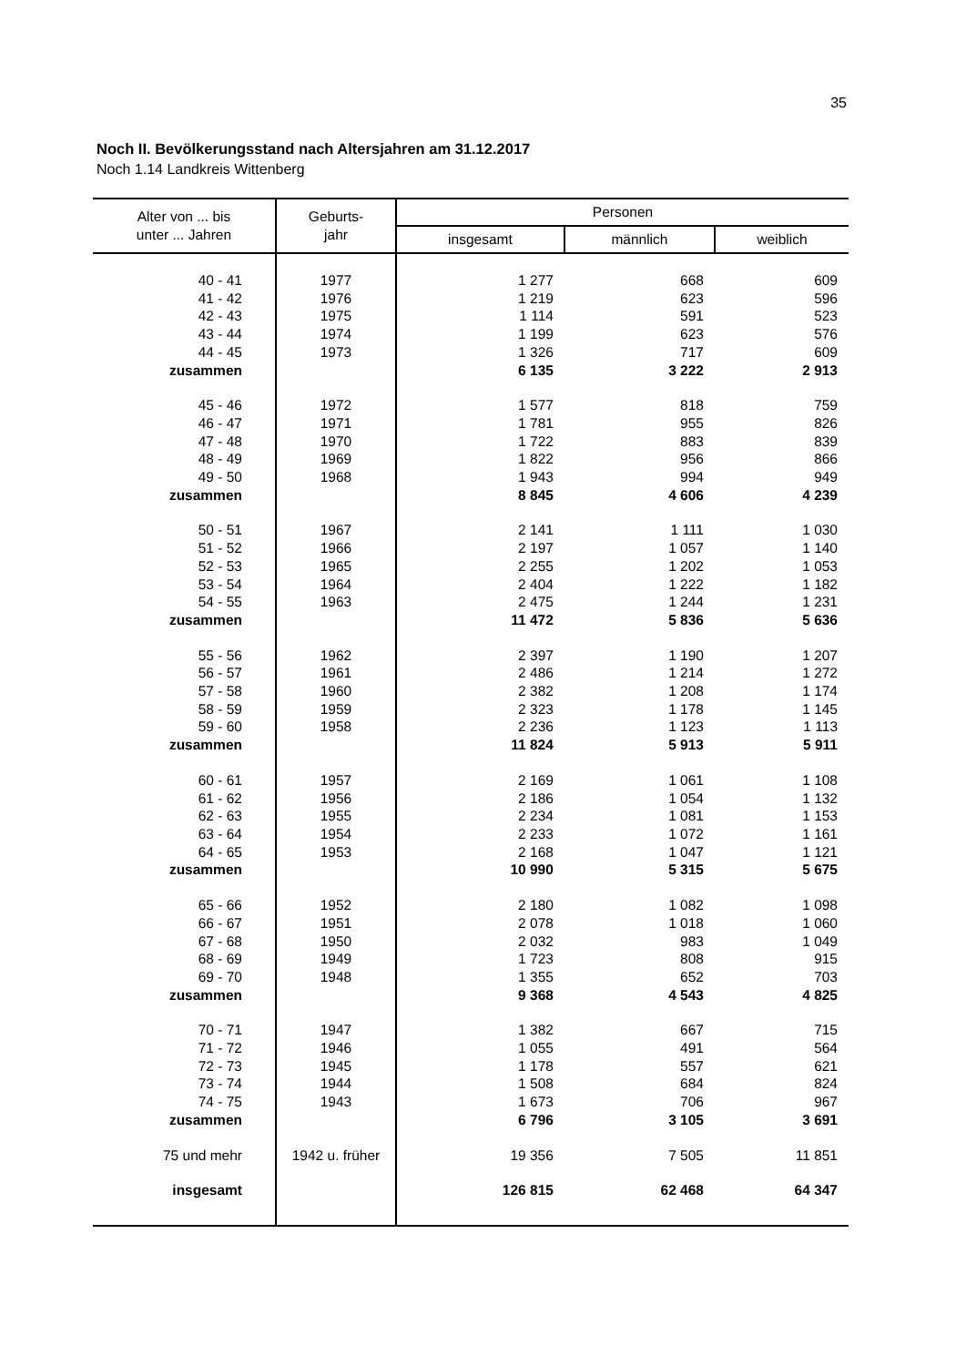35
Noch II. Bevölkerungsstand nach Altersjahren am 31.12.2017
Noch 1.14 Landkreis Wittenberg
| Alter von ... bis unter ... Jahren | Geburts- jahr | Personen | | |
| --- | --- | --- | --- | --- |
| | | insgesamt | männlich | weiblich |
| 40 - 41 | 1977 | 1 277 | 668 | 609 |
| 41 - 42 | 1976 | 1 219 | 623 | 596 |
| 42 - 43 | 1975 | 1 114 | 591 | 523 |
| 43 - 44 | 1974 | 1 199 | 623 | 576 |
| 44 - 45 | 1973 | 1 326 | 717 | 609 |
| zusammen | | 6 135 | 3 222 | 2 913 |
| 45 - 46 | 1972 | 1 577 | 818 | 759 |
| 46 - 47 | 1971 | 1 781 | 955 | 826 |
| 47 - 48 | 1970 | 1 722 | 883 | 839 |
| 48 - 49 | 1969 | 1 822 | 956 | 866 |
| 49 - 50 | 1968 | 1 943 | 994 | 949 |
| zusammen | | 8 845 | 4 606 | 4 239 |
| 50 - 51 | 1967 | 2 141 | 1 111 | 1 030 |
| 51 - 52 | 1966 | 2 197 | 1 057 | 1 140 |
| 52 - 53 | 1965 | 2 255 | 1 202 | 1 053 |
| 53 - 54 | 1964 | 2 404 | 1 222 | 1 182 |
| 54 - 55 | 1963 | 2 475 | 1 244 | 1 231 |
| zusammen | | 11 472 | 5 836 | 5 636 |
| 55 - 56 | 1962 | 2 397 | 1 190 | 1 207 |
| 56 - 57 | 1961 | 2 486 | 1 214 | 1 272 |
| 57 - 58 | 1960 | 2 382 | 1 208 | 1 174 |
| 58 - 59 | 1959 | 2 323 | 1 178 | 1 145 |
| 59 - 60 | 1958 | 2 236 | 1 123 | 1 113 |
| zusammen | | 11 824 | 5 913 | 5 911 |
| 60 - 61 | 1957 | 2 169 | 1 061 | 1 108 |
| 61 - 62 | 1956 | 2 186 | 1 054 | 1 132 |
| 62 - 63 | 1955 | 2 234 | 1 081 | 1 153 |
| 63 - 64 | 1954 | 2 233 | 1 072 | 1 161 |
| 64 - 65 | 1953 | 2 168 | 1 047 | 1 121 |
| zusammen | | 10 990 | 5 315 | 5 675 |
| 65 - 66 | 1952 | 2 180 | 1 082 | 1 098 |
| 66 - 67 | 1951 | 2 078 | 1 018 | 1 060 |
| 67 - 68 | 1950 | 2 032 | 983 | 1 049 |
| 68 - 69 | 1949 | 1 723 | 808 | 915 |
| 69 - 70 | 1948 | 1 355 | 652 | 703 |
| zusammen | | 9 368 | 4 543 | 4 825 |
| 70 - 71 | 1947 | 1 382 | 667 | 715 |
| 71 - 72 | 1946 | 1 055 | 491 | 564 |
| 72 - 73 | 1945 | 1 178 | 557 | 621 |
| 73 - 74 | 1944 | 1 508 | 684 | 824 |
| 74 - 75 | 1943 | 1 673 | 706 | 967 |
| zusammen | | 6 796 | 3 105 | 3 691 |
| 75 und mehr | 1942 u. früher | 19 356 | 7 505 | 11 851 |
| insgesamt | | 126 815 | 62 468 | 64 347 |